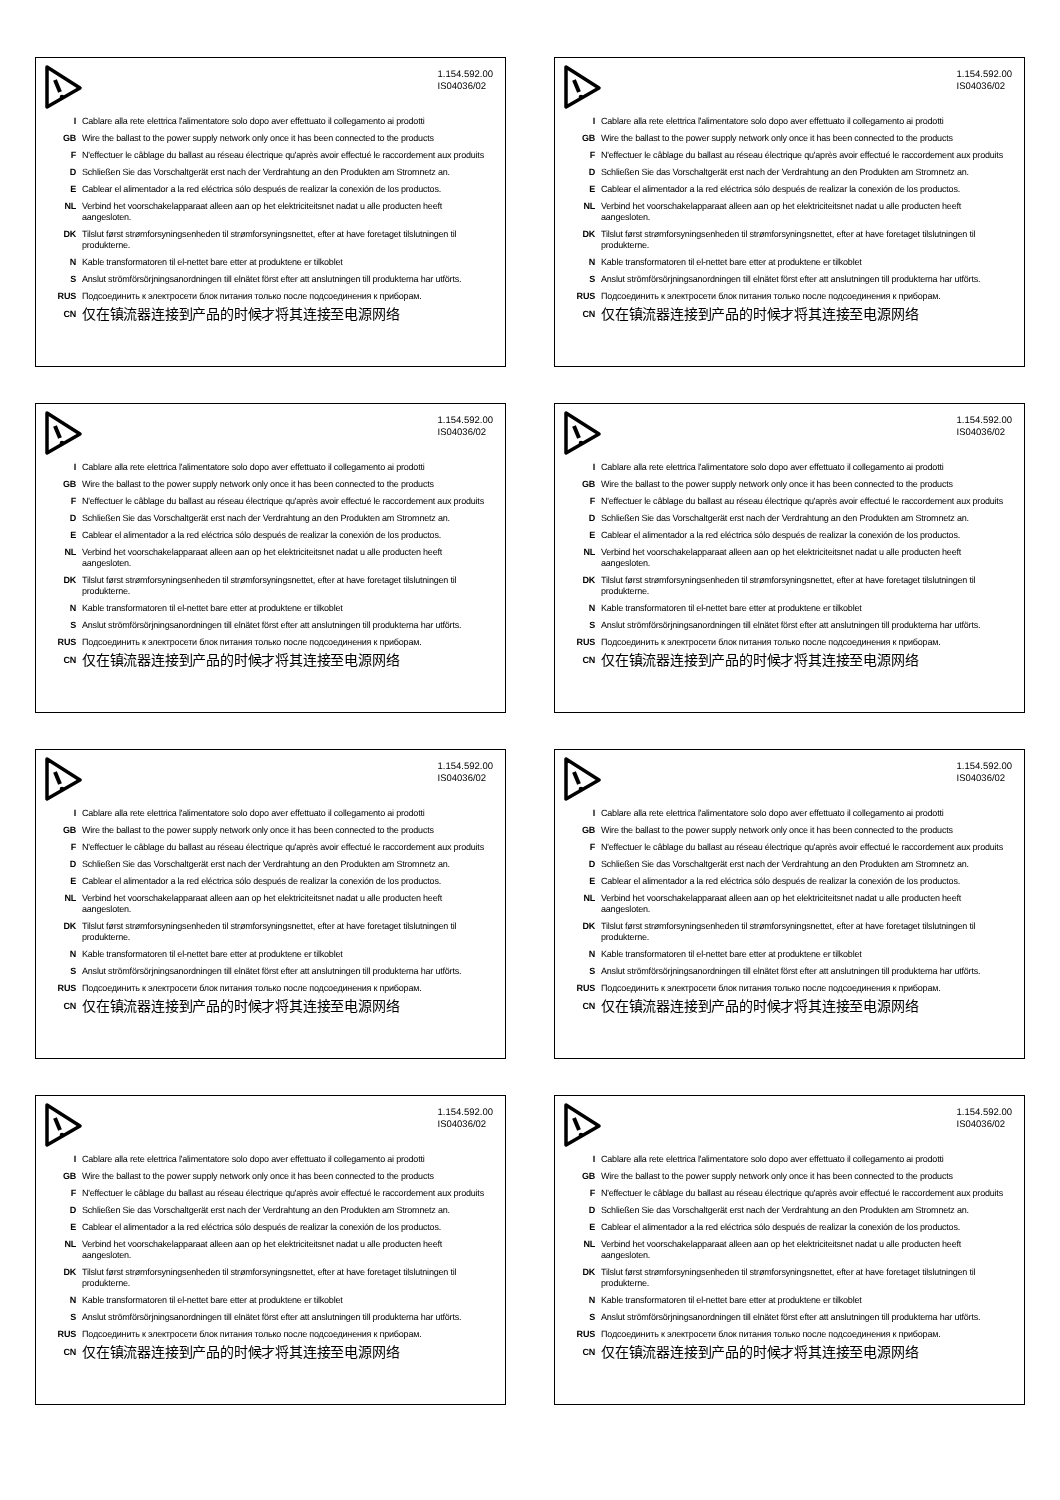1.154.592.00
IS04036/02
I Cablare alla rete elettrica l'alimentatore solo dopo aver effettuato il collegamento ai prodotti
GB Wire the ballast to the power supply network only once it has been connected to the products
F N'effectuer le câblage du ballast au réseau électrique qu'après avoir effectué le raccordement aux produits
D Schließen Sie das Vorschaltgerät erst nach der Verdrahtung an den Produkten am Stromnetz an.
E Cablear el alimentador a la red eléctrica sólo después de realizar la conexión de los productos.
NL Verbind het voorschakelapparaat alleen aan op het elektriciteitsnet nadat u alle producten heeft aangesloten.
DK Tilslut først strømforsyningsenheden til strømforsyningsnettet, efter at have foretaget tilslutningen til produkterne.
N Kable transformatoren til el-nettet bare etter at produktene er tilkoblet
S Anslut strömförsörjningsanordningen till elnätet först efter att anslutningen till produkterna har utförts.
RUS Подсоединить к электросети блок питания только после подсоединения к приборам.
CN 仅在镇流器连接到产品的时候才将其连接至电源网络
1.154.592.00
IS04036/02
I Cablare alla rete elettrica l'alimentatore solo dopo aver effettuato il collegamento ai prodotti
GB Wire the ballast to the power supply network only once it has been connected to the products
F N'effectuer le câblage du ballast au réseau électrique qu'après avoir effectué le raccordement aux produits
D Schließen Sie das Vorschaltgerät erst nach der Verdrahtung an den Produkten am Stromnetz an.
E Cablear el alimentador a la red eléctrica sólo después de realizar la conexión de los productos.
NL Verbind het voorschakelapparaat alleen aan op het elektriciteitsnet nadat u alle producten heeft aangesloten.
DK Tilslut først strømforsyningsenheden til strømforsyningsnettet, efter at have foretaget tilslutningen til produkterne.
N Kable transformatoren til el-nettet bare etter at produktene er tilkoblet
S Anslut strömförsörjningsanordningen till elnätet först efter att anslutningen till produkterna har utförts.
RUS Подсоединить к электросети блок питания только после подсоединения к приборам.
CN 仅在镇流器连接到产品的时候才将其连接至电源网络
1.154.592.00
IS04036/02
I Cablare alla rete elettrica l'alimentatore solo dopo aver effettuato il collegamento ai prodotti
GB Wire the ballast to the power supply network only once it has been connected to the products
F N'effectuer le câblage du ballast au réseau électrique qu'après avoir effectué le raccordement aux produits
D Schließen Sie das Vorschaltgerät erst nach der Verdrahtung an den Produkten am Stromnetz an.
E Cablear el alimentador a la red eléctrica sólo después de realizar la conexión de los productos.
NL Verbind het voorschakelapparaat alleen aan op het elektriciteitsnet nadat u alle producten heeft aangesloten.
DK Tilslut først strømforsyningsenheden til strømforsyningsnettet, efter at have foretaget tilslutningen til produkterne.
N Kable transformatoren til el-nettet bare etter at produktene er tilkoblet
S Anslut strömförsörjningsanordningen till elnätet först efter att anslutningen till produkterna har utförts.
RUS Подсоединить к электросети блок питания только после подсоединения к приборам.
CN 仅在镇流器连接到产品的时候才将其连接至电源网络
1.154.592.00
IS04036/02
I Cablare alla rete elettrica l'alimentatore solo dopo aver effettuato il collegamento ai prodotti
GB Wire the ballast to the power supply network only once it has been connected to the products
F N'effectuer le câblage du ballast au réseau électrique qu'après avoir effectué le raccordement aux produits
D Schließen Sie das Vorschaltgerät erst nach der Verdrahtung an den Produkten am Stromnetz an.
E Cablear el alimentador a la red eléctrica sólo después de realizar la conexión de los productos.
NL Verbind het voorschakelapparaat alleen aan op het elektriciteitsnet nadat u alle producten heeft aangesloten.
DK Tilslut først strømforsyningsenheden til strømforsyningsnettet, efter at have foretaget tilslutningen til produkterne.
N Kable transformatoren til el-nettet bare etter at produktene er tilkoblet
S Anslut strömförsörjningsanordningen till elnätet först efter att anslutningen till produkterna har utförts.
RUS Подсоединить к электросети блок питания только после подсоединения к приборам.
CN 仅在镇流器连接到产品的时候才将其连接至电源网络
1.154.592.00
IS04036/02
I Cablare alla rete elettrica l'alimentatore solo dopo aver effettuato il collegamento ai prodotti
GB Wire the ballast to the power supply network only once it has been connected to the products
F N'effectuer le câblage du ballast au réseau électrique qu'après avoir effectué le raccordement aux produits
D Schließen Sie das Vorschaltgerät erst nach der Verdrahtung an den Produkten am Stromnetz an.
E Cablear el alimentador a la red eléctrica sólo después de realizar la conexión de los productos.
NL Verbind het voorschakelapparaat alleen aan op het elektriciteitsnet nadat u alle producten heeft aangesloten.
DK Tilslut først strømforsyningsenheden til strømforsyningsnettet, efter at have foretaget tilslutningen til produkterne.
N Kable transformatoren til el-nettet bare etter at produktene er tilkoblet
S Anslut strömförsörjningsanordningen till elnätet först efter att anslutningen till produkterna har utförts.
RUS Подсоединить к электросети блок питания только после подсоединения к приборам.
CN 仅在镇流器连接到产品的时候才将其连接至电源网络
1.154.592.00
IS04036/02
I Cablare alla rete elettrica l'alimentatore solo dopo aver effettuato il collegamento ai prodotti
GB Wire the ballast to the power supply network only once it has been connected to the products
F N'effectuer le câblage du ballast au réseau électrique qu'après avoir effectué le raccordement aux produits
D Schließen Sie das Vorschaltgerät erst nach der Verdrahtung an den Produkten am Stromnetz an.
E Cablear el alimentador a la red eléctrica sólo después de realizar la conexión de los productos.
NL Verbind het voorschakelapparaat alleen aan op het elektriciteitsnet nadat u alle producten heeft aangesloten.
DK Tilslut først strømforsyningsenheden til strømforsyningsnettet, efter at have foretaget tilslutningen til produkterne.
N Kable transformatoren til el-nettet bare etter at produktene er tilkoblet
S Anslut strömförsörjningsanordningen till elnätet först efter att anslutningen till produkterna har utförts.
RUS Подсоединить к электросети блок питания только после подсоединения к приборам.
CN 仅在镇流器连接到产品的时候才将其连接至电源网络
1.154.592.00
IS04036/02
I Cablare alla rete elettrica l'alimentatore solo dopo aver effettuato il collegamento ai prodotti
GB Wire the ballast to the power supply network only once it has been connected to the products
F N'effectuer le câblage du ballast au réseau électrique qu'après avoir effectué le raccordement aux produits
D Schließen Sie das Vorschaltgerät erst nach der Verdrahtung an den Produkten am Stromnetz an.
E Cablear el alimentador a la red eléctrica sólo después de realizar la conexión de los productos.
NL Verbind het voorschakelapparaat alleen aan op het elektriciteitsnet nadat u alle producten heeft aangesloten.
DK Tilslut først strømforsyningsenheden til strømforsyningsnettet, efter at have foretaget tilslutningen til produkterne.
N Kable transformatoren til el-nettet bare etter at produktene er tilkoblet
S Anslut strömförsörjningsanordningen till elnätet först efter att anslutningen till produkterna har utförts.
RUS Подсоединить к электросети блок питания только после подсоединения к приборам.
CN 仅在镇流器连接到产品的时候才将其连接至电源网络
1.154.592.00
IS04036/02
I Cablare alla rete elettrica l'alimentatore solo dopo aver effettuato il collegamento ai prodotti
GB Wire the ballast to the power supply network only once it has been connected to the products
F N'effectuer le câblage du ballast au réseau électrique qu'après avoir effectué le raccordement aux produits
D Schließen Sie das Vorschaltgerät erst nach der Verdrahtung an den Produkten am Stromnetz an.
E Cablear el alimentador a la red eléctrica sólo después de realizar la conexión de los productos.
NL Verbind het voorschakelapparaat alleen aan op het elektriciteitsnet nadat u alle producten heeft aangesloten.
DK Tilslut først strømforsyningsenheden til strømforsyningsnettet, efter at have foretaget tilslutningen til produkterne.
N Kable transformatoren til el-nettet bare etter at produktene er tilkoblet
S Anslut strömförsörjningsanordningen till elnätet först efter att anslutningen till produkterna har utförts.
RUS Подсоединить к электросети блок питания только после подсоединения к приборам.
CN 仅在镇流器连接到产品的时候才将其连接至电源网络